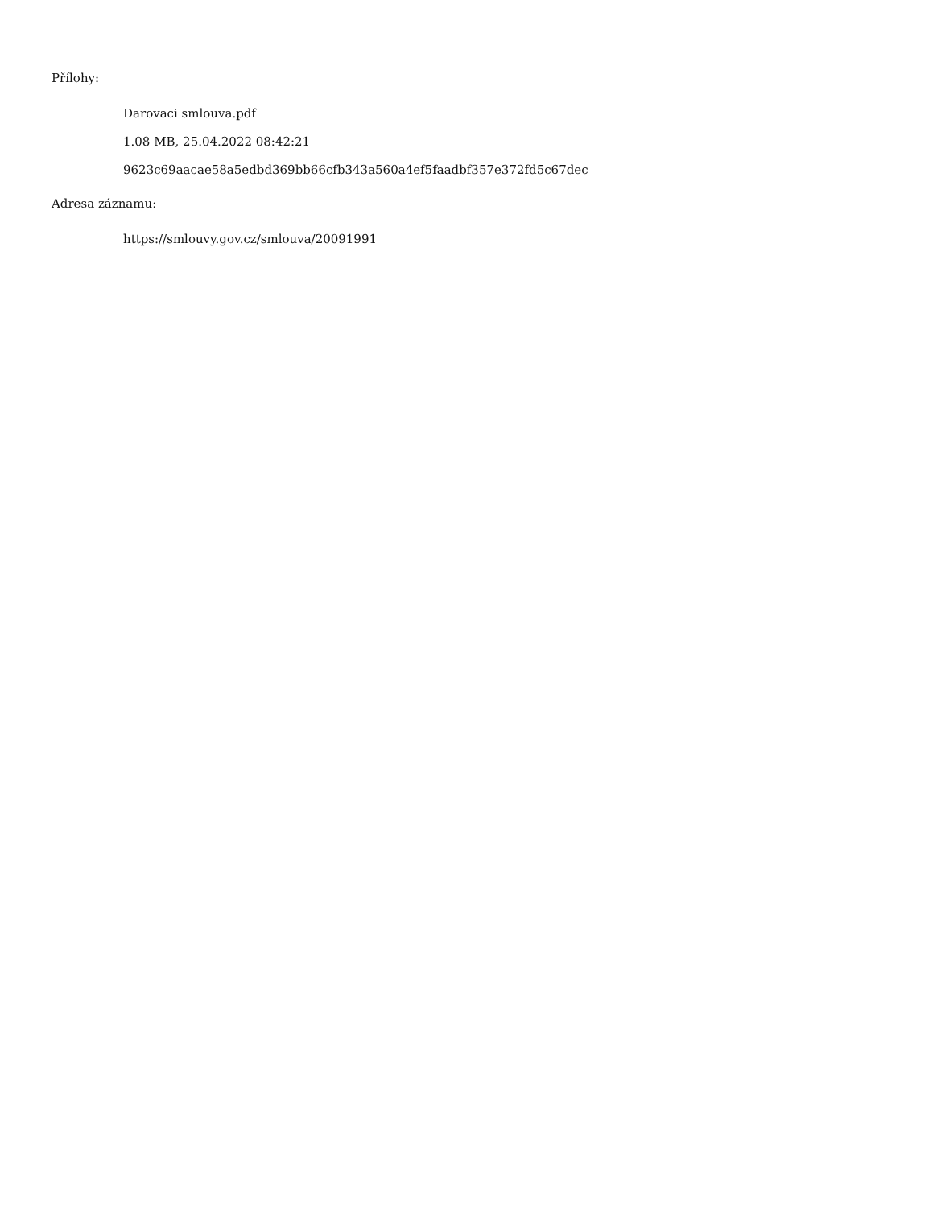Přílohy:
Darovaci smlouva.pdf
1.08 MB, 25.04.2022 08:42:21
9623c69aacae58a5edbd369bb66cfb343a560a4ef5faadbf357e372fd5c67dec
Adresa záznamu:
https://smlouvy.gov.cz/smlouva/20091991